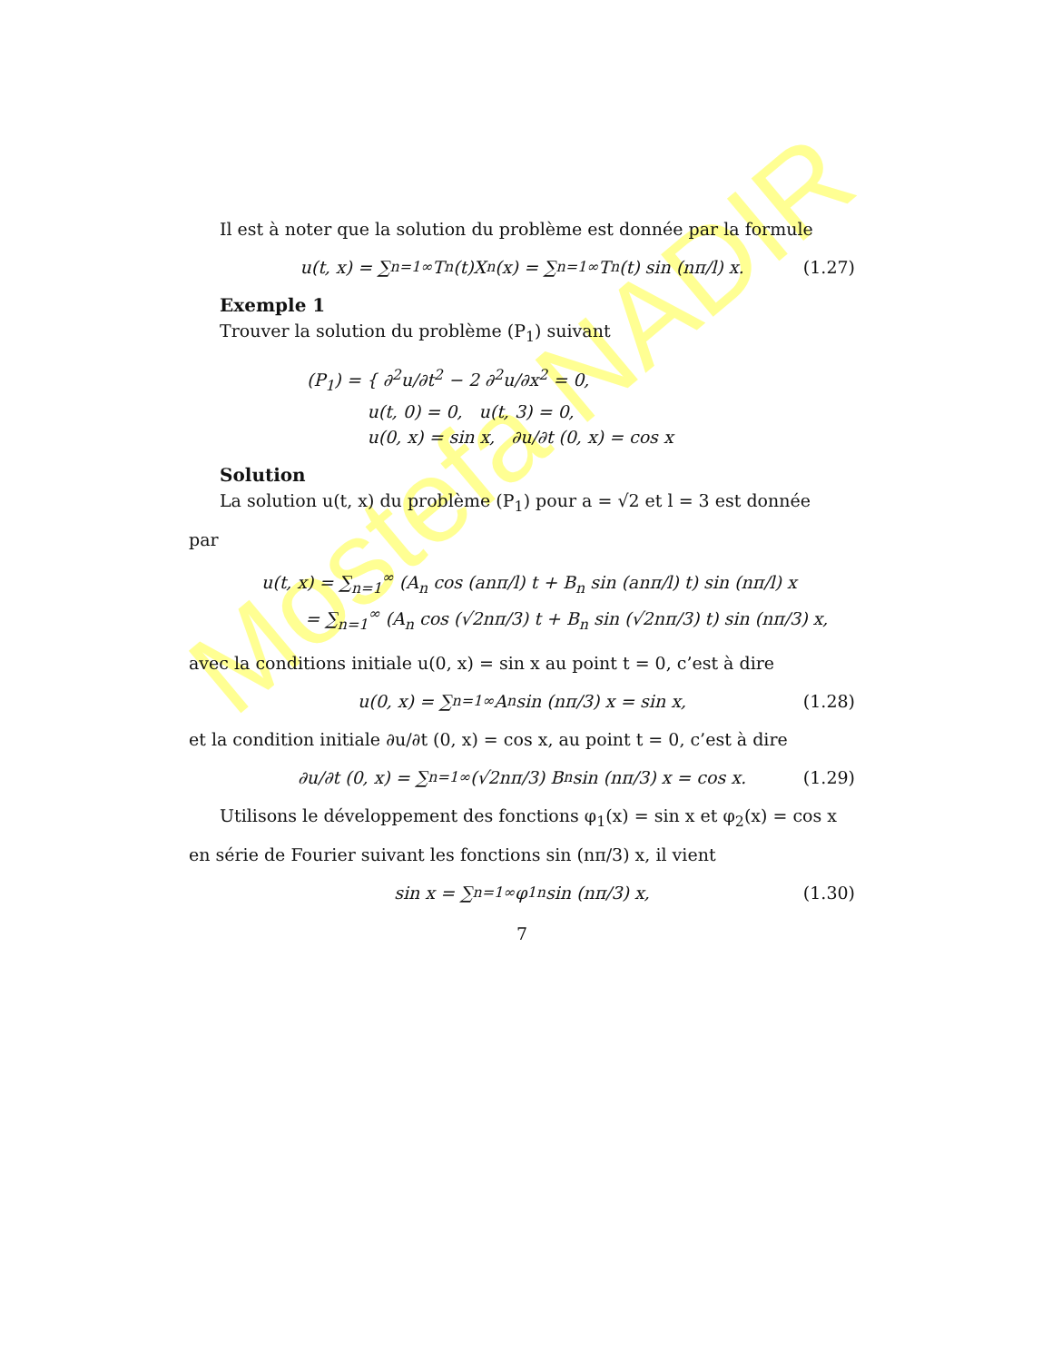Mostefa NADIR
Il est à noter que la solution du problème est donnée par la formule
u(t, x) = ∑<sub>n=1</sub><sup>∞</sup> T<sub>n</sub>(t)X<sub>n</sub>(x) = ∑<sub>n=1</sub><sup>∞</sup> T<sub>n</sub>(t) sin (nπ/l) x. (1.27)
Exemple 1
Trouver la solution du problème (P<sub>1</sub>) suivant
(P<sub>1</sub>) = { ∂<sup>2</sup>u/∂t<sup>2</sup> − 2 ∂<sup>2</sup>u/∂x<sup>2</sup> = 0,
u(t, 0) = 0, u(t, 3) = 0,
u(0, x) = sin x, ∂u/∂t (0, x) = cos x
Solution
La solution u(t, x) du problème (P<sub>1</sub>) pour a = √2 et l = 3 est donnée
par
u(t, x) = ∑<sub>n=1</sub><sup>∞</sup> (A<sub>n</sub> cos (anπ/l) t + B<sub>n</sub> sin (anπ/l) t) sin (nπ/l) x
= ∑<sub>n=1</sub><sup>∞</sup> (A<sub>n</sub> cos (√2nπ/3) t + B<sub>n</sub> sin (√2nπ/3) t) sin (nπ/3) x,
avec la conditions initiale u(0, x) = sin x au point t = 0, c’est à dire
u(0, x) = ∑<sub>n=1</sub><sup>∞</sup> A<sub>n</sub> sin (nπ/3) x = sin x, (1.28)
et la condition initiale ∂u/∂t (0, x) = cos x, au point t = 0, c’est à dire
∂u/∂t (0, x) = ∑<sub>n=1</sub><sup>∞</sup> (√2nπ/3) B<sub>n</sub> sin (nπ/3) x = cos x. (1.29)
Utilisons le développement des fonctions φ<sub>1</sub>(x) = sin x et φ<sub>2</sub>(x) = cos x
en série de Fourier suivant les fonctions sin (nπ/3) x, il vient
sin x = ∑<sub>n=1</sub><sup>∞</sup> φ<sub>1n</sub> sin (nπ/3) x, (1.30)
7